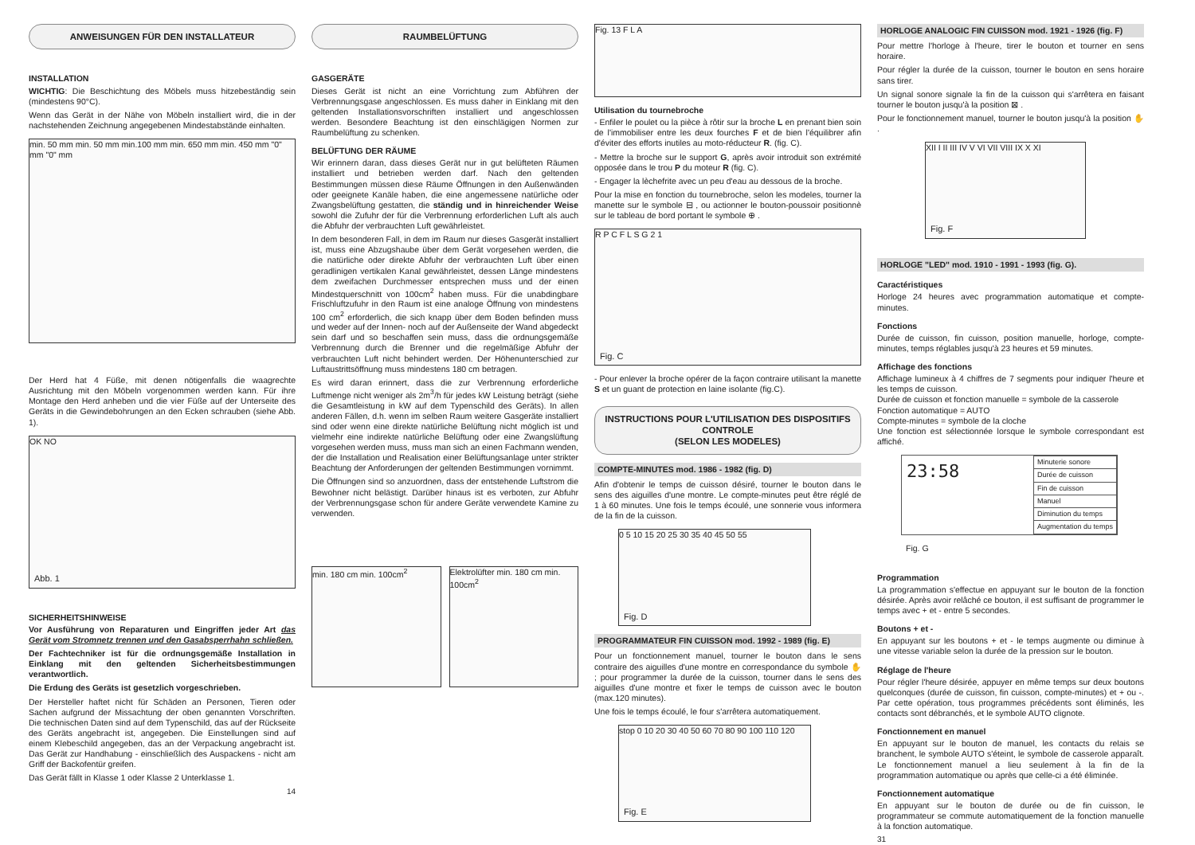ANWEISUNGEN FÜR DEN INSTALLATEUR
INSTALLATION
WICHTIG: Die Beschichtung des Möbels muss hitzebeständig sein (mindestens 90°C).
Wenn das Gerät in der Nähe von Möbeln installiert wird, die in der nachstehenden Zeichnung angegebenen Mindestabstände einhalten.
min. 50 mm min. 50 mm min.100 mm min. 650 mm min. 450 mm "0" mm "0" mm
Der Herd hat 4 Füße, mit denen nötigenfalls die waagrechte Ausrichtung mit den Möbeln vorgenommen werden kann. Für ihre Montage den Herd anheben und die vier Füße auf der Unterseite des Geräts in die Gewindebohrungen an den Ecken schrauben (siehe Abb. 1).
OK NO
Abb. 1
SICHERHEITSHINWEISE
Vor Ausführung von Reparaturen und Eingriffen jeder Art das Gerät vom Stromnetz trennen und den Gasabsperrhahn schließen.
Der Fachtechniker ist für die ordnungsgemäße Installation in Einklang mit den geltenden Sicherheitsbestimmungen verantwortlich.
Die Erdung des Geräts ist gesetzlich vorgeschrieben.
Der Hersteller haftet nicht für Schäden an Personen, Tieren oder Sachen aufgrund der Missachtung der oben genannten Vorschriften. Die technischen Daten sind auf dem Typenschild, das auf der Rückseite des Geräts angebracht ist, angegeben. Die Einstellungen sind auf einem Klebeschild angegeben, das an der Verpackung angebracht ist. Das Gerät zur Handhabung - einschließlich des Auspackens - nicht am Griff der Backofentür greifen.
Das Gerät fällt in Klasse 1 oder Klasse 2 Unterklasse 1.
14
RAUMBELÜFTUNG
GASGERÄTE
Dieses Gerät ist nicht an eine Vorrichtung zum Abführen der Verbrennungsgase angeschlossen. Es muss daher in Einklang mit den geltenden Installationsvorschriften installiert und angeschlossen werden. Besondere Beachtung ist den einschlägigen Normen zur Raumbelüftung zu schenken.
BELÜFTUNG DER RÄUME
Wir erinnern daran, dass dieses Gerät nur in gut belüfteten Räumen installiert und betrieben werden darf. Nach den geltenden Bestimmungen müssen diese Räume Öffnungen in den Außenwänden oder geeignete Kanäle haben, die eine angemessene natürliche oder Zwangsbelüftung gestatten, die ständig und in hinreichender Weise sowohl die Zufuhr der für die Verbrennung erforderlichen Luft als auch die Abfuhr der verbrauchten Luft gewährleistet.
In dem besonderen Fall, in dem im Raum nur dieses Gasgerät installiert ist, muss eine Abzugshaube über dem Gerät vorgesehen werden, die die natürliche oder direkte Abfuhr der verbrauchten Luft über einen geradlinigen vertikalen Kanal gewährleistet, dessen Länge mindestens dem zweifachen Durchmesser entsprechen muss und der einen Mindestquerschnitt von 100cm<sup>2</sup> haben muss. Für die unabdingbare Frischluftzufuhr in den Raum ist eine analoge Öffnung von mindestens 100 cm<sup>2</sup> erforderlich, die sich knapp über dem Boden befinden muss und weder auf der Innen- noch auf der Außenseite der Wand abgedeckt sein darf und so beschaffen sein muss, dass die ordnungsgemäße Verbrennung durch die Brenner und die regelmäßige Abfuhr der verbrauchten Luft nicht behindert werden. Der Höhenunterschied zur Luftaustrittsöffnung muss mindestens 180 cm betragen.
Es wird daran erinnert, dass die zur Verbrennung erforderliche Luftmenge nicht weniger als 2m<sup>3</sup>/h für jedes kW Leistung beträgt (siehe die Gesamtleistung in kW auf dem Typenschild des Geräts). In allen anderen Fällen, d.h. wenn im selben Raum weitere Gasgeräte installiert sind oder wenn eine direkte natürliche Belüftung nicht möglich ist und vielmehr eine indirekte natürliche Belüftung oder eine Zwangslüftung vorgesehen werden muss, muss man sich an einen Fachmann wenden, der die Installation und Realisation einer Belüftungsanlage unter strikter Beachtung der Anforderungen der geltenden Bestimmungen vornimmt.
Die Öffnungen sind so anzuordnen, dass der entstehende Luftstrom die Bewohner nicht belästigt. Darüber hinaus ist es verboten, zur Abfuhr der Verbrennungsgase schon für andere Geräte verwendete Kamine zu verwenden.
min. 180 cm min. 100cm<sup>2</sup> Elektrolüfter min. 180 cm min. 100cm<sup>2</sup>
Fig. 13 F L A
Utilisation du tournebroche
- Enfiler le poulet ou la pièce à rôtir sur la broche L en prenant bien soin de l'immobiliser entre les deux fourches F et de bien l'équilibrer afin d'éviter des efforts inutiles au moto-réducteur R. (fig. C).
- Mettre la broche sur le support G, après avoir introduit son extrémité opposée dans le trou P du moteur R (fig. C).
- Engager la lèchefrite avec un peu d'eau au dessous de la broche.
Pour la mise en fonction du tournebroche, selon les modeles, tourner la manette sur le symbole ⊟ , ou actionner le bouton-poussoir positionnè sur le tableau de bord portant le symbole ⊕ .
R P C F L S G 2 1
Fig. C
- Pour enlever la broche opérer de la façon contraire utilisant la manette S et un guant de protection en laine isolante (fig.C).
INSTRUCTIONS POUR L'UTILISATION DES DISPOSITIFS CONTROLE
(SELON LES MODELES)
COMPTE-MINUTES mod. 1986 - 1982 (fig. D)
Afin d'obtenir le temps de cuisson désiré, tourner le bouton dans le sens des aiguilles d'une montre. Le compte-minutes peut être réglé de 1 à 60 minutes. Une fois le temps écoulé, une sonnerie vous informera de la fin de la cuisson.
0 5 10 15 20 25 30 35 40 45 50 55
Fig. D
PROGRAMMATEUR FIN CUISSON mod. 1992 - 1989 (fig. E)
Pour un fonctionnement manuel, tourner le bouton dans le sens contraire des aiguilles d'une montre en correspondance du symbole ✋ ; pour programmer la durée de la cuisson, tourner dans le sens des aiguilles d'une montre et fixer le temps de cuisson avec le bouton (max.120 minutes).
Une fois le temps écoulé, le four s'arrêtera automatiquement.
stop 0 10 20 30 40 50 60 70 80 90 100 110 120
Fig. E
HORLOGE ANALOGIC FIN CUISSON mod. 1921 - 1926 (fig. F)
Pour mettre l'horloge à l'heure, tirer le bouton et tourner en sens horaire.
Pour régler la durée de la cuisson, tourner le bouton en sens horaire sans tirer.
Un signal sonore signale la fin de la cuisson qui s'arrêtera en faisant tourner le bouton jusqu'à la position ⊠ .
Pour le fonctionnement manuel, tourner le bouton jusqu'à la position ✋ .
XII I II III IV V VI VII VIII IX X XI
Fig. F
HORLOGE "LED" mod. 1910 - 1991 - 1993 (fig. G).
Caractéristiques
Horloge 24 heures avec programmation automatique et compte-minutes.
Fonctions
Durée de cuisson, fin cuisson, position manuelle, horloge, compte-minutes, temps réglables jusqu'à 23 heures et 59 minutes.
Affichage des fonctions
Affichage lumineux à 4 chiffres de 7 segments pour indiquer l'heure et les temps de cuisson.
Durée de cuisson et fonction manuelle = symbole de la casserole
Fonction automatique = AUTO
Compte-minutes = symbole de la cloche
Une fonction est sélectionnée lorsque le symbole correspondant est affiché.
23:58
| Minuterie sonore |
| Durée de cuisson |
| Fin de cuisson |
| Manuel |
| Diminution du temps |
| Augmentation du temps |
Fig. G
Programmation
La programmation s'effectue en appuyant sur le bouton de la fonction désirée. Après avoir relâché ce bouton, il est suffisant de programmer le temps avec + et - entre 5 secondes.
Boutons + et -
En appuyant sur les boutons + et - le temps augmente ou diminue à une vitesse variable selon la durée de la pression sur le bouton.
Réglage de l'heure
Pour régler l'heure désirée, appuyer en même temps sur deux boutons quelconques (durée de cuisson, fin cuisson, compte-minutes) et + ou -. Par cette opération, tous programmes précédents sont éliminés, les contacts sont débranchés, et le symbole AUTO clignote.
Fonctionnement en manuel
En appuyant sur le bouton de manuel, les contacts du relais se branchent, le symbole AUTO s'éteint, le symbole de casserole apparaît. Le fonctionnement manuel a lieu seulement à la fin de la programmation automatique ou après que celle-ci a été éliminée.
Fonctionnement automatique
En appuyant sur le bouton de durée ou de fin cuisson, le programmateur se commute automatiquement de la fonction manuelle à la fonction automatique.
31